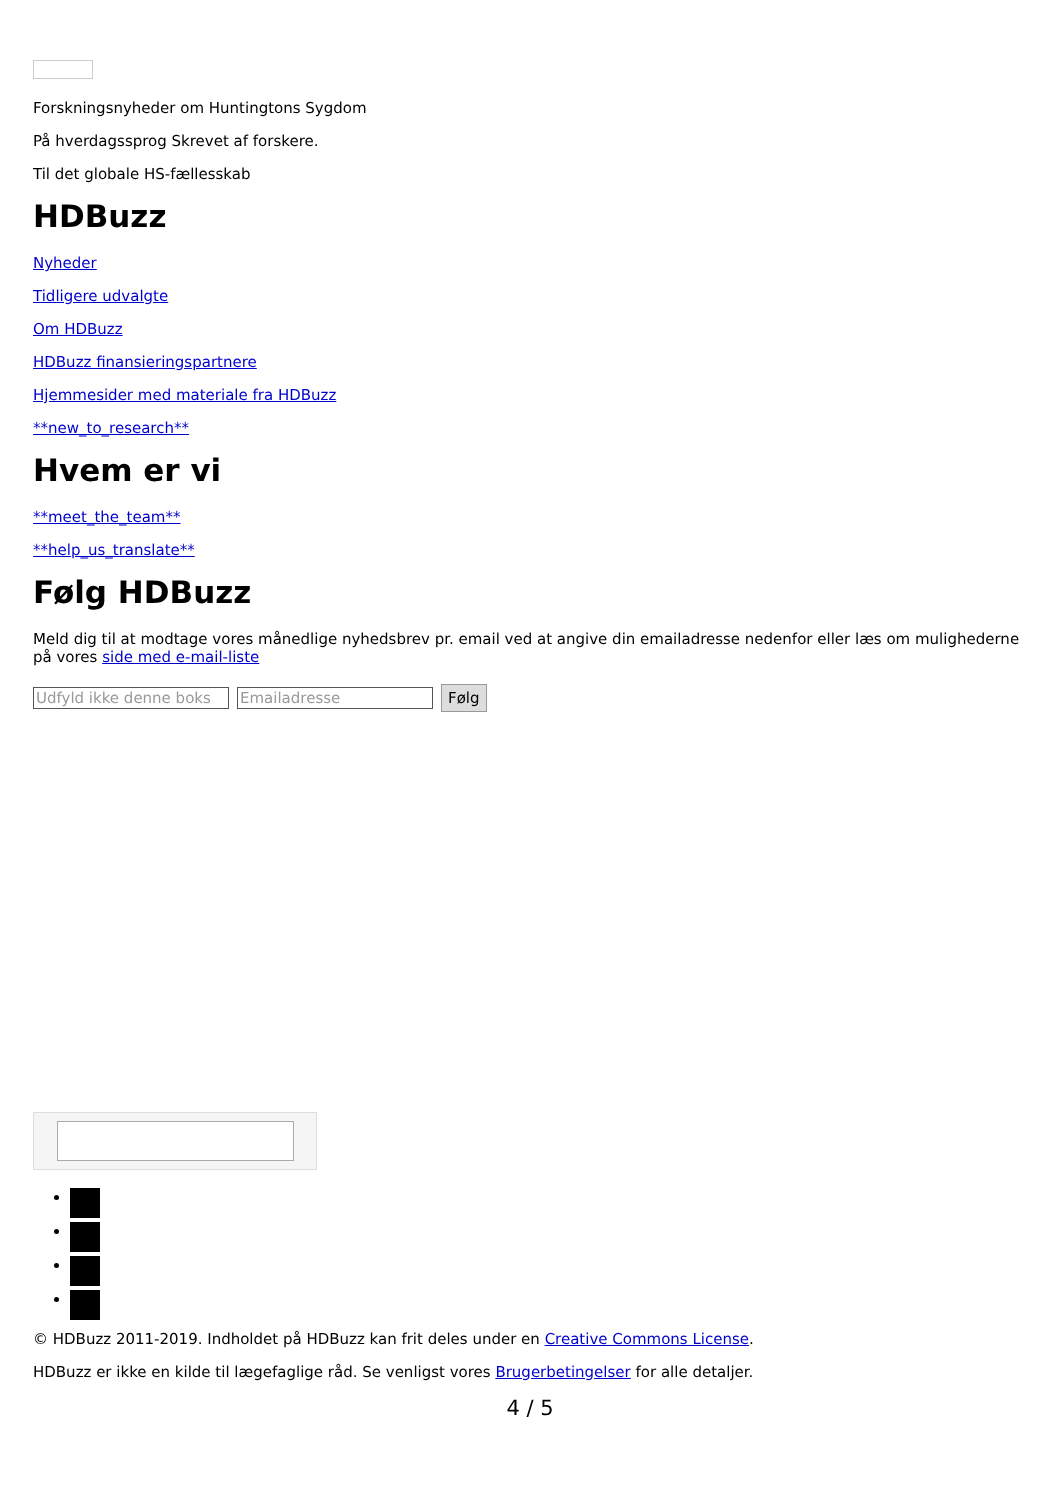Forskningsnyheder om Huntingtons Sygdom
På hverdagssprog Skrevet af forskere.
Til det globale HS-fællesskab
HDBuzz
Nyheder
Tidligere udvalgte
Om HDBuzz
HDBuzz finansieringspartnere
Hjemmesider med materiale fra HDBuzz
**new_to_research**
Hvem er vi
**meet_the_team**
**help_us_translate**
Følg HDBuzz
Meld dig til at modtage vores månedlige nyhedsbrev pr. email ved at angive din emailadresse nedenfor eller læs om mulighederne på vores side med e-mail-liste
Udfyld ikke denne boks Emailadresse Følg
© HDBuzz 2011-2019. Indholdet på HDBuzz kan frit deles under en Creative Commons License.
HDBuzz er ikke en kilde til lægefaglige råd. Se venligst vores Brugerbetingelser for alle detaljer.
4 / 5